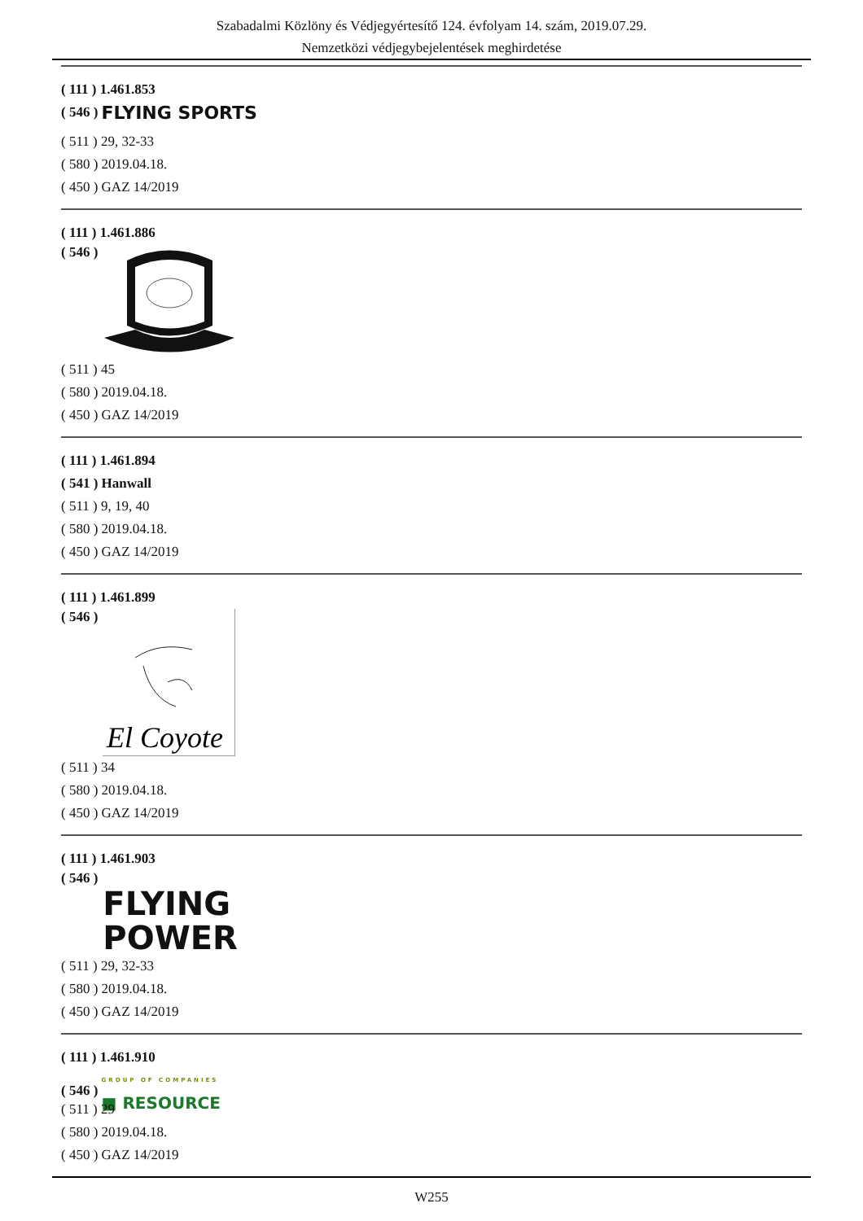Szabadalmi Közlöny és Védjegyértesítő 124. évfolyam 14. szám, 2019.07.29.
Nemzetközi védjegybejelentések meghirdetése
( 111 ) 1.461.853
( 546 ) FLYING SPORTS
( 511 ) 29, 32-33
( 580 ) 2019.04.18.
( 450 ) GAZ 14/2019
( 111 ) 1.461.886
( 546 )
( 511 ) 45
( 580 ) 2019.04.18.
( 450 ) GAZ 14/2019
( 111 ) 1.461.894
( 541 ) Hanwall
( 511 ) 9, 19, 40
( 580 ) 2019.04.18.
( 450 ) GAZ 14/2019
( 111 ) 1.461.899
( 546 )
El Coyote
( 511 ) 34
( 580 ) 2019.04.18.
( 450 ) GAZ 14/2019
( 111 ) 1.461.903
( 546 ) FLYING
POWER
( 511 ) 29, 32-33
( 580 ) 2019.04.18.
( 450 ) GAZ 14/2019
( 111 ) 1.461.910
( 546 ) GROUP OF COMPANIES ■ RESOURCE
( 511 ) 29
( 580 ) 2019.04.18.
( 450 ) GAZ 14/2019
W255